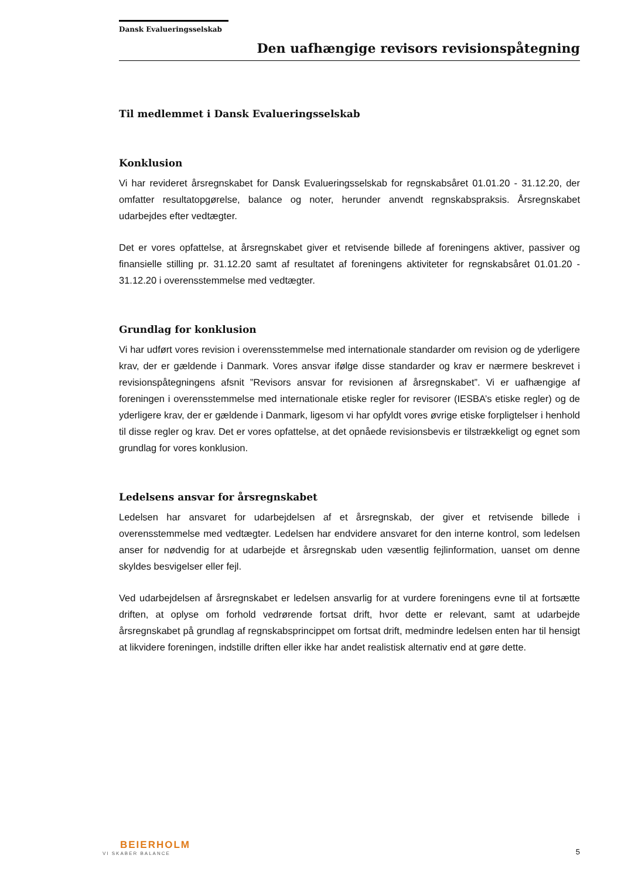Dansk Evalueringsselskab
Den uafhængige revisors revisionspåtegning
Til medlemmet i Dansk Evalueringsselskab
Konklusion
Vi har revideret årsregnskabet for Dansk Evalueringsselskab for regnskabsåret 01.01.20 - 31.12.20, der omfatter resultatopgørelse, balance og noter, herunder anvendt regnskabspraksis. Årsregnskabet udarbejdes efter vedtægter.
Det er vores opfattelse, at årsregnskabet giver et retvisende billede af foreningens aktiver, passiver og finansielle stilling pr. 31.12.20 samt af resultatet af foreningens aktiviteter for regnskabsåret 01.01.20 - 31.12.20 i overensstemmelse med vedtægter.
Grundlag for konklusion
Vi har udført vores revision i overensstemmelse med internationale standarder om revision og de yderligere krav, der er gældende i Danmark. Vores ansvar ifølge disse standarder og krav er nærmere beskrevet i revisionspåtegningens afsnit ”Revisors ansvar for revisionen af årsregnskabet”. Vi er uafhængige af foreningen i overensstemmelse med internationale etiske regler for revisorer (IESBA’s etiske regler) og de yderligere krav, der er gældende i Danmark, ligesom vi har opfyldt vores øvrige etiske forpligtelser i henhold til disse regler og krav. Det er vores opfattelse, at det opnåede revisionsbevis er tilstrækkeligt og egnet som grundlag for vores konklusion.
Ledelsens ansvar for årsregnskabet
Ledelsen har ansvaret for udarbejdelsen af et årsregnskab, der giver et retvisende billede i overensstemmelse med vedtægter. Ledelsen har endvidere ansvaret for den interne kontrol, som ledelsen anser for nødvendig for at udarbejde et årsregnskab uden væsentlig fejlinformation, uanset om denne skyldes besvigelser eller fejl.
Ved udarbejdelsen af årsregnskabet er ledelsen ansvarlig for at vurdere foreningens evne til at fortsætte driften, at oplyse om forhold vedrørende fortsat drift, hvor dette er relevant, samt at udarbejde årsregnskabet på grundlag af regnskabsprincippet om fortsat drift, medmindre ledelsen enten har til hensigt at likvidere foreningen, indstille driften eller ikke har andet realistisk alternativ end at gøre dette.
BEIERHOLM
VI SKABER BALANCE
5